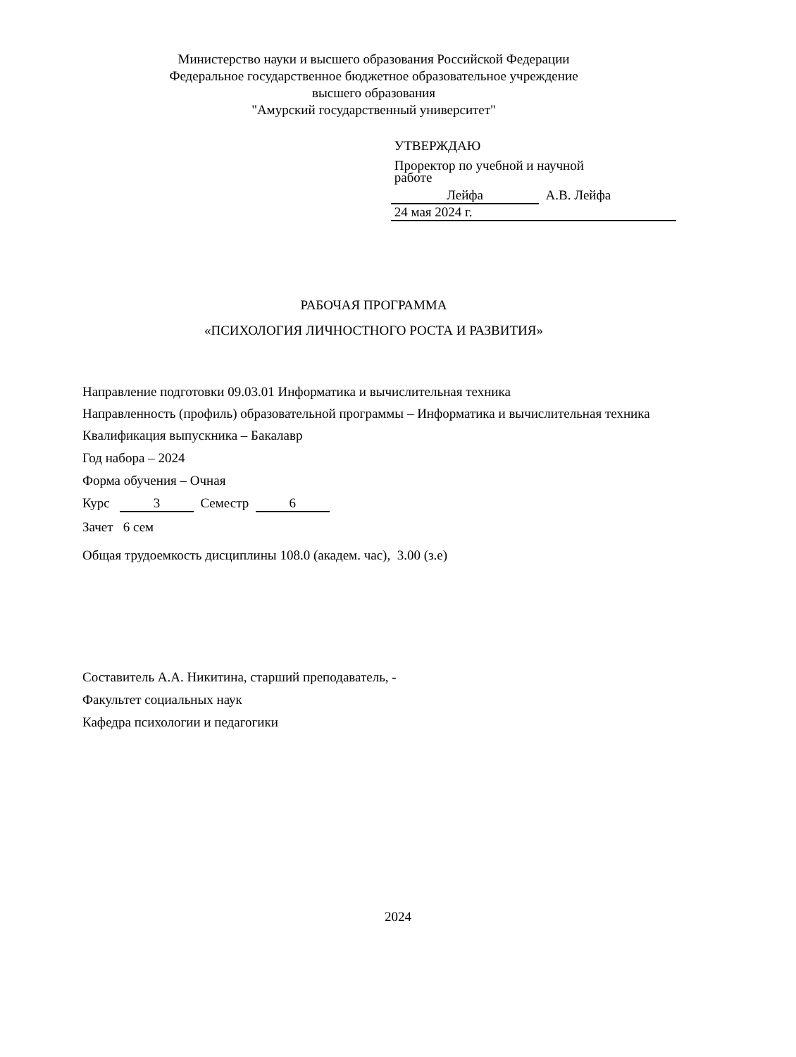Министерство науки и высшего образования Российской Федерации
Федеральное государственное бюджетное образовательное учреждение
высшего образования
"Амурский государственный университет"
УТВЕРЖДАЮ
Проректор по учебной и научной
работе
Лейфа А.В. Лейфа
24 мая 2024 г.
РАБОЧАЯ ПРОГРАММА
«ПСИХОЛОГИЯ ЛИЧНОСТНОГО РОСТА И РАЗВИТИЯ»
Направление подготовки 09.03.01 Информатика и вычислительная техника
Направленность (профиль) образовательной программы – Информатика и вычислительная техника
Квалификация выпускника – Бакалавр
Год набора – 2024
Форма обучения – Очная
Курс 3 Семестр 6
Зачет 6 сем
Общая трудоемкость дисциплины 108.0 (академ. час), 3.00 (з.е)
Составитель А.А. Никитина, старший преподаватель, -
Факультет социальных наук
Кафедра психологии и педагогики
2024